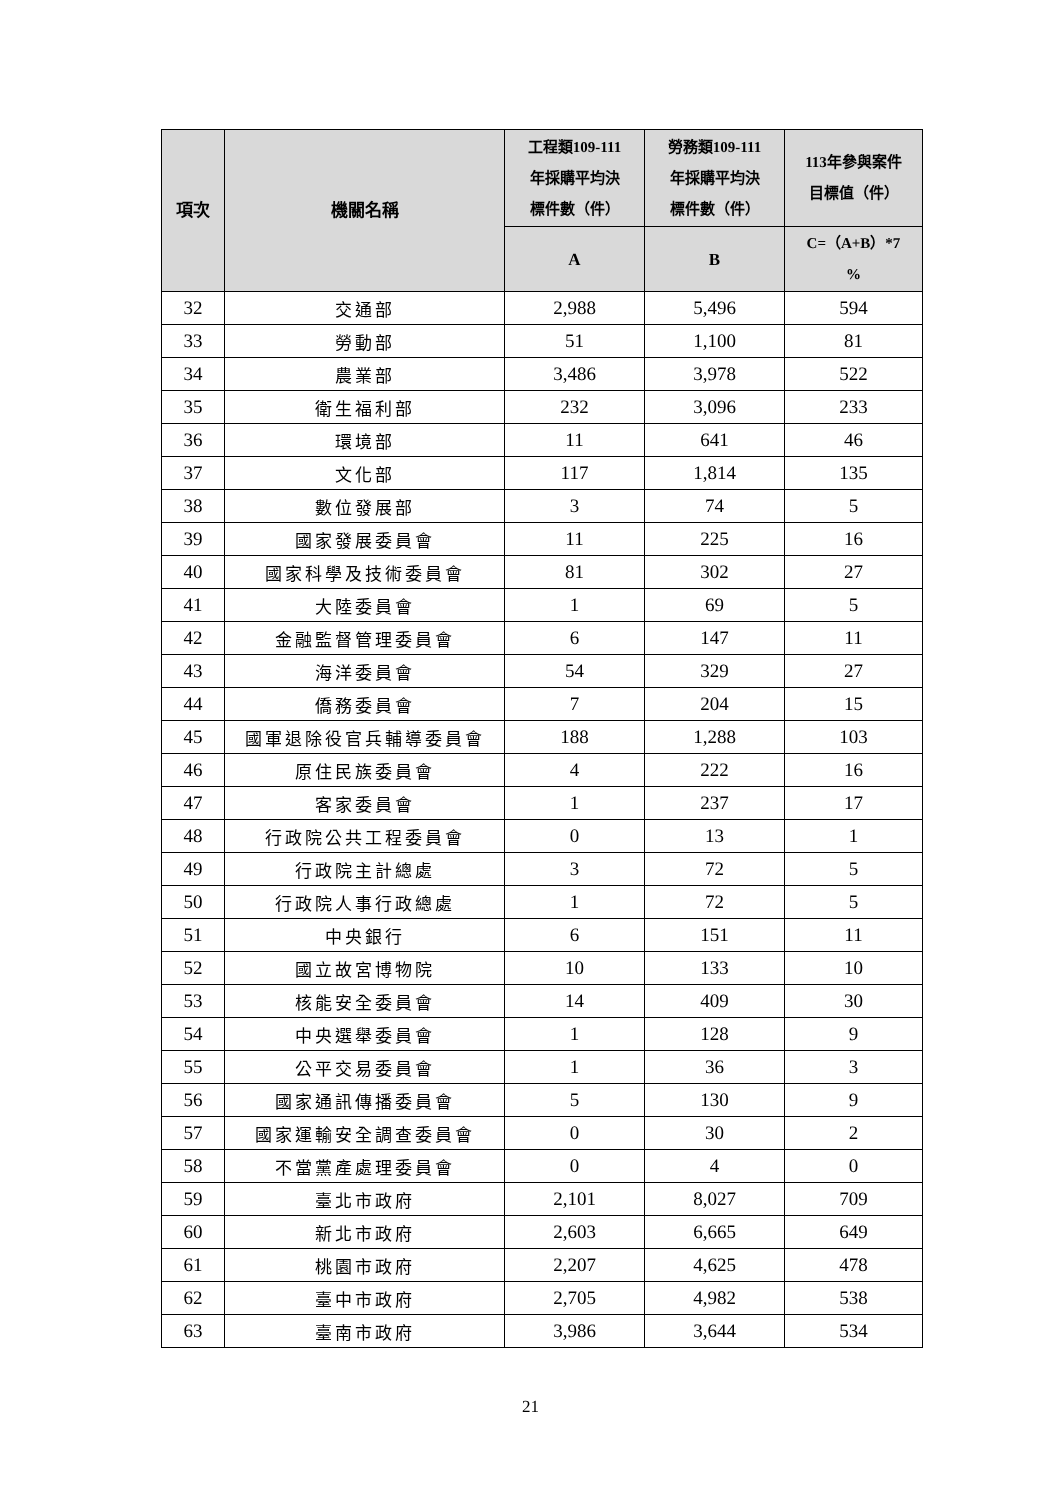| 項次 | 機關名稱 | 工程類109-111 年採購平均決 標件數（件） | 勞務類109-111 年採購平均決 標件數（件） | 113年參與案件 目標值（件） |
| --- | --- | --- | --- | --- |
| | | A | B | C=（A+B）*7 % |
| 32 | 交通部 | 2,988 | 5,496 | 594 |
| 33 | 勞動部 | 51 | 1,100 | 81 |
| 34 | 農業部 | 3,486 | 3,978 | 522 |
| 35 | 衛生福利部 | 232 | 3,096 | 233 |
| 36 | 環境部 | 11 | 641 | 46 |
| 37 | 文化部 | 117 | 1,814 | 135 |
| 38 | 數位發展部 | 3 | 74 | 5 |
| 39 | 國家發展委員會 | 11 | 225 | 16 |
| 40 | 國家科學及技術委員會 | 81 | 302 | 27 |
| 41 | 大陸委員會 | 1 | 69 | 5 |
| 42 | 金融監督管理委員會 | 6 | 147 | 11 |
| 43 | 海洋委員會 | 54 | 329 | 27 |
| 44 | 僑務委員會 | 7 | 204 | 15 |
| 45 | 國軍退除役官兵輔導委員會 | 188 | 1,288 | 103 |
| 46 | 原住民族委員會 | 4 | 222 | 16 |
| 47 | 客家委員會 | 1 | 237 | 17 |
| 48 | 行政院公共工程委員會 | 0 | 13 | 1 |
| 49 | 行政院主計總處 | 3 | 72 | 5 |
| 50 | 行政院人事行政總處 | 1 | 72 | 5 |
| 51 | 中央銀行 | 6 | 151 | 11 |
| 52 | 國立故宮博物院 | 10 | 133 | 10 |
| 53 | 核能安全委員會 | 14 | 409 | 30 |
| 54 | 中央選舉委員會 | 1 | 128 | 9 |
| 55 | 公平交易委員會 | 1 | 36 | 3 |
| 56 | 國家通訊傳播委員會 | 5 | 130 | 9 |
| 57 | 國家運輸安全調查委員會 | 0 | 30 | 2 |
| 58 | 不當黨產處理委員會 | 0 | 4 | 0 |
| 59 | 臺北市政府 | 2,101 | 8,027 | 709 |
| 60 | 新北市政府 | 2,603 | 6,665 | 649 |
| 61 | 桃園市政府 | 2,207 | 4,625 | 478 |
| 62 | 臺中市政府 | 2,705 | 4,982 | 538 |
| 63 | 臺南市政府 | 3,986 | 3,644 | 534 |
21